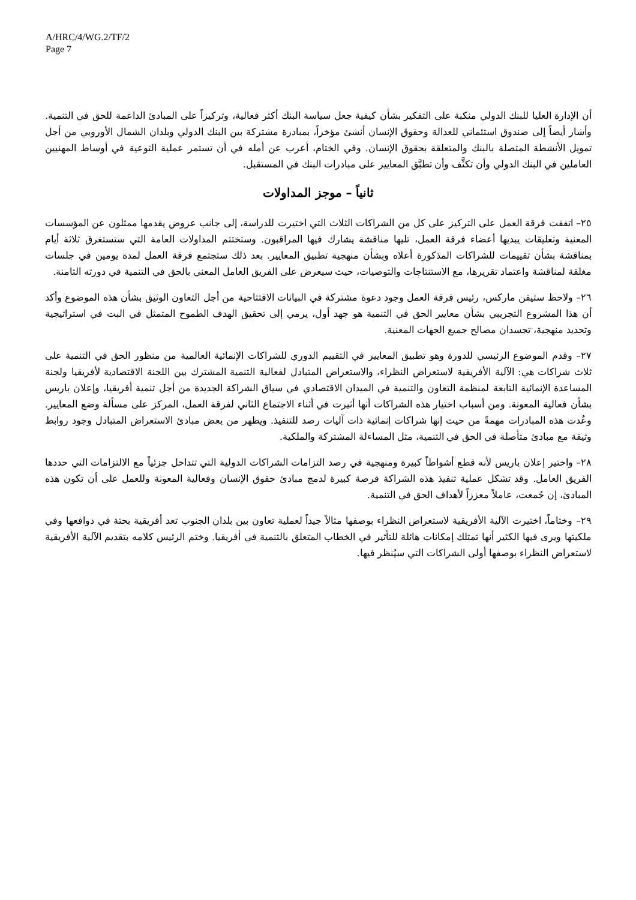A/HRC/4/WG.2/TF/2
Page 7
أن الإدارة العليا للبنك الدولي منكبة على التفكير بشأن كيفية جعل سياسة البنك أكثر فعالية، وتركيزاً على المبادئ الداعمة للحق في التنمية. وأشار أيضاً إلى صندوق استئماني للعدالة وحقوق الإنسان أنشئ مؤخراً، بمبادرة مشتركة بين البنك الدولي وبلدان الشمال الأوروبي من أجل تمويل الأنشطة المتصلة بالبنك والمتعلقة بحقوق الإنسان. وفي الختام، أعرب عن أمله في أن تستمر عملية التوعية في أوساط المهنيين العاملين في البنك الدولي وأن تكثَّف وأن تطبَّق المعايير على مبادرات البنك في المستقبل.
ثانياً – موجز المداولات
٢٥– اتفقت فرقة العمل على التركيز على كل من الشراكات الثلاث التي اختيرت للدراسة، إلى جانب عروض يقدمها ممثلون عن المؤسسات المعنية وتعليقات يبديها أعضاء فرقة العمل، تليها مناقشة يشارك فيها المراقبون. وستختتم المداولات العامة التي ستستغرق ثلاثة أيام بمناقشة بشأن تقييمات للشراكات المذكورة أعلاه وبشأن منهجية تطبيق المعايير. بعد ذلك ستجتمع فرقة العمل لمدة يومين في جلسات مغلقة لمناقشة واعتماد تقريرها، مع الاستنتاجات والتوصيات، حيث سيعرض على الفريق العامل المعني بالحق في التنمية في دورته الثامنة.
٢٦– ولاحظ ستيفن ماركس، رئيس فرقة العمل وجود دعوة مشتركة في البيانات الافتتاحية من أجل التعاون الوثيق بشأن هذه الموضوع وأكد أن هذا المشروع التجريبي بشأن معايير الحق في التنمية هو جهد أول، يرمي إلى تحقيق الهدف الطموح المتمثل في البت في استراتيجية وتحديد منهجية، تجسدان مصالح جميع الجهات المعنية.
٢٧– وقدم الموضوع الرئيسي للدورة وهو تطبيق المعايير في التقييم الدوري للشراكات الإنمائية العالمية من منظور الحق في التنمية على ثلاث شراكات هي: الآلية الأفريقية لاستعراض النظراء، والاستعراض المتبادل لفعالية التنمية المشترك بين اللجنة الاقتصادية لأفريقيا ولجنة المساعدة الإنمائية التابعة لمنظمة التعاون والتنمية في الميدان الاقتصادي في سياق الشراكة الجديدة من أجل تنمية أفريقيا، وإعلان باريس بشأن فعالية المعونة. ومن أسباب اختيار هذه الشراكات أنها أثيرت في أثناء الاجتماع الثاني لفرقة العمل، المركز على مسألة وضع المعايير. وعُدت هذه المبادرات مهمةً من حيث إنها شراكات إنمائية ذات آليات رصد للتنفيذ. ويظهر من بعض مبادئ الاستعراض المتبادل وجود روابط وثيقة مع مبادئ متأصلة في الحق في التنمية، مثل المساءلة المشتركة والملكية.
٢٨– واختير إعلان باريس لأنه قطع أشواطاً كبيرة ومنهجية في رصد التزامات الشراكات الدولية التي تتداخل جزئياً مع الالتزامات التي حددها الفريق العامل. وقد تشكل عملية تنفيذ هذه الشراكة فرصة كبيرة لدمج مبادئ حقوق الإنسان وفعالية المعونة وللعمل على أن تكون هذه المبادئ، إن جُمعت، عاملاً معززاً لأهداف الحق في التنمية.
٢٩– وختاماً، اختيرت الآلية الأفريقية لاستعراض النظراء بوصفها مثالاً جيداً لعملية تعاون بين بلدان الجنوب تعد أفريقية بحتة في دوافعها وفي ملكيتها ويرى فيها الكثير أنها تمتلك إمكانات هائلة للتأثير في الخطاب المتعلق بالتنمية في أفريقيا. وختم الرئيس كلامه بتقديم الآلية الأفريقية لاستعراض النظراء بوصفها أولى الشراكات التي سيُنظر فيها.